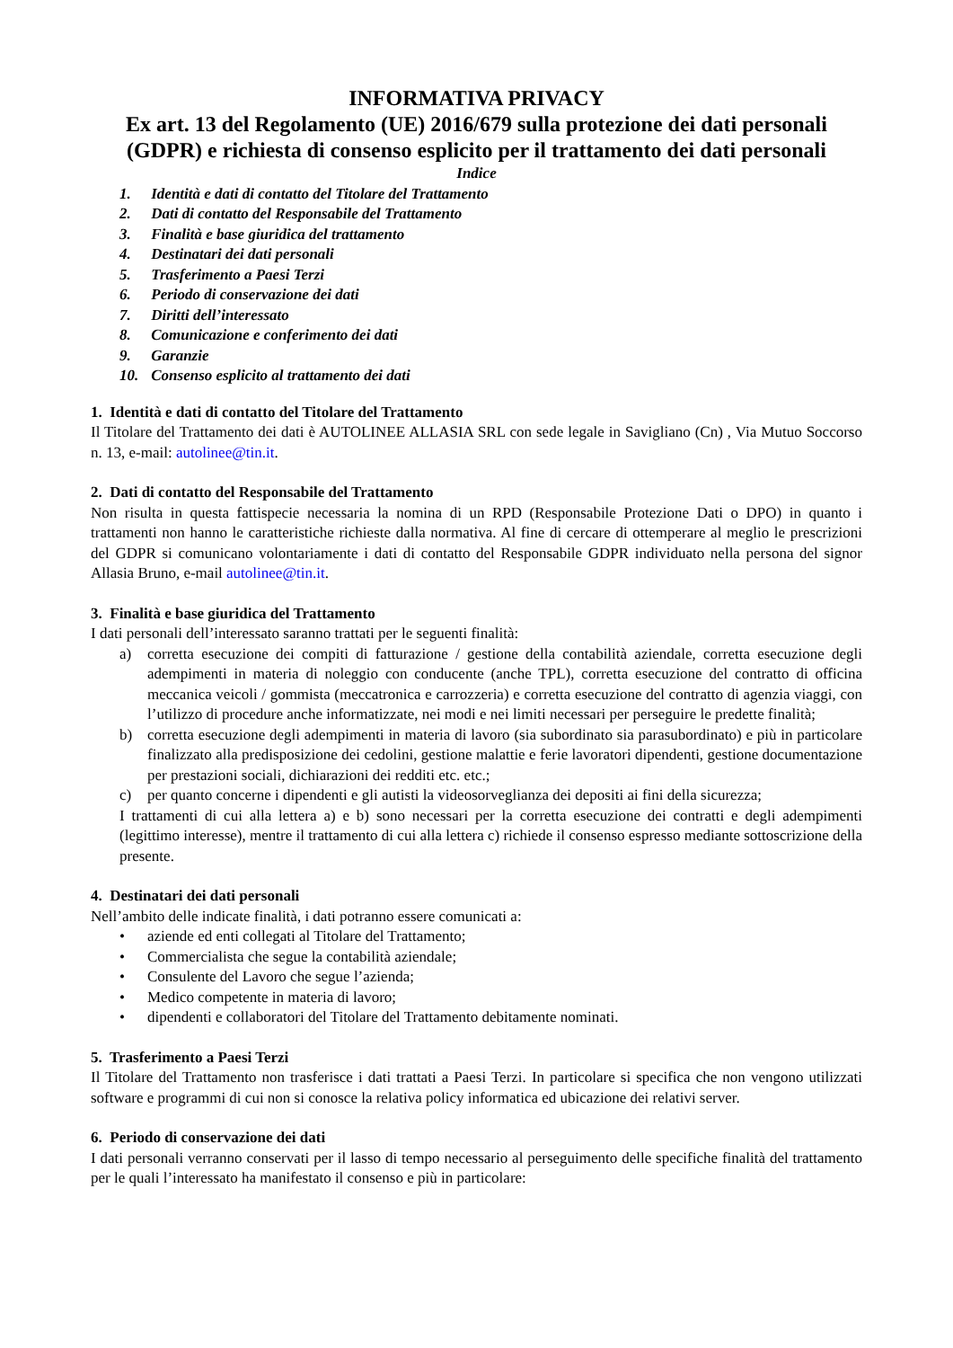INFORMATIVA PRIVACY
Ex art. 13 del Regolamento (UE) 2016/679 sulla protezione dei dati personali (GDPR) e richiesta di consenso esplicito per il trattamento dei dati personali
Indice
1. Identità e dati di contatto del Titolare del Trattamento
2. Dati di contatto del Responsabile del Trattamento
3. Finalità e base giuridica del trattamento
4. Destinatari dei dati personali
5. Trasferimento a Paesi Terzi
6. Periodo di conservazione dei dati
7. Diritti dell’interessato
8. Comunicazione e conferimento dei dati
9. Garanzie
10. Consenso esplicito al trattamento dei dati
1. Identità e dati di contatto del Titolare del Trattamento
Il Titolare del Trattamento dei dati è AUTOLINEE ALLASIA SRL con sede legale in Savigliano (Cn) , Via Mutuo Soccorso n. 13, e-mail: autolinee@tin.it.
2. Dati di contatto del Responsabile del Trattamento
Non risulta in questa fattispecie necessaria la nomina di un RPD (Responsabile Protezione Dati o DPO) in quanto i trattamenti non hanno le caratteristiche richieste dalla normativa. Al fine di cercare di ottemperare al meglio le prescrizioni del GDPR si comunicano volontariamente i dati di contatto del Responsabile GDPR individuato nella persona del signor Allasia Bruno, e-mail autolinee@tin.it.
3. Finalità e base giuridica del Trattamento
I dati personali dell’interessato saranno trattati per le seguenti finalità:
a) corretta esecuzione dei compiti di fatturazione / gestione della contabilità aziendale, corretta esecuzione degli adempimenti in materia di noleggio con conducente (anche TPL), corretta esecuzione del contratto di officina meccanica veicoli / gommista (meccatronica e carrozzeria) e corretta esecuzione del contratto di agenzia viaggi, con l’utilizzo di procedure anche informatizzate, nei modi e nei limiti necessari per perseguire le predette finalità;
b) corretta esecuzione degli adempimenti in materia di lavoro (sia subordinato sia parasubordinato) e più in particolare finalizzato alla predisposizione dei cedolini, gestione malattie e ferie lavoratori dipendenti, gestione documentazione per prestazioni sociali, dichiarazioni dei redditi etc. etc.;
c) per quanto concerne i dipendenti e gli autisti la videosorveglianza dei depositi ai fini della sicurezza;
I trattamenti di cui alla lettera a) e b) sono necessari per la corretta esecuzione dei contratti e degli adempimenti (legittimo interesse), mentre il trattamento di cui alla lettera c) richiede il consenso espresso mediante sottoscrizione della presente.
4. Destinatari dei dati personali
Nell’ambito delle indicate finalità, i dati potranno essere comunicati a:
• aziende ed enti collegati al Titolare del Trattamento;
• Commercialista che segue la contabilità aziendale;
• Consulente del Lavoro che segue l’azienda;
• Medico competente in materia di lavoro;
• dipendenti e collaboratori del Titolare del Trattamento debitamente nominati.
5. Trasferimento a Paesi Terzi
Il Titolare del Trattamento non trasferisce i dati trattati a Paesi Terzi. In particolare si specifica che non vengono utilizzati software e programmi di cui non si conosce la relativa policy informatica ed ubicazione dei relativi server.
6. Periodo di conservazione dei dati
I dati personali verranno conservati per il lasso di tempo necessario al perseguimento delle specifiche finalità del trattamento per le quali l’interessato ha manifestato il consenso e più in particolare: